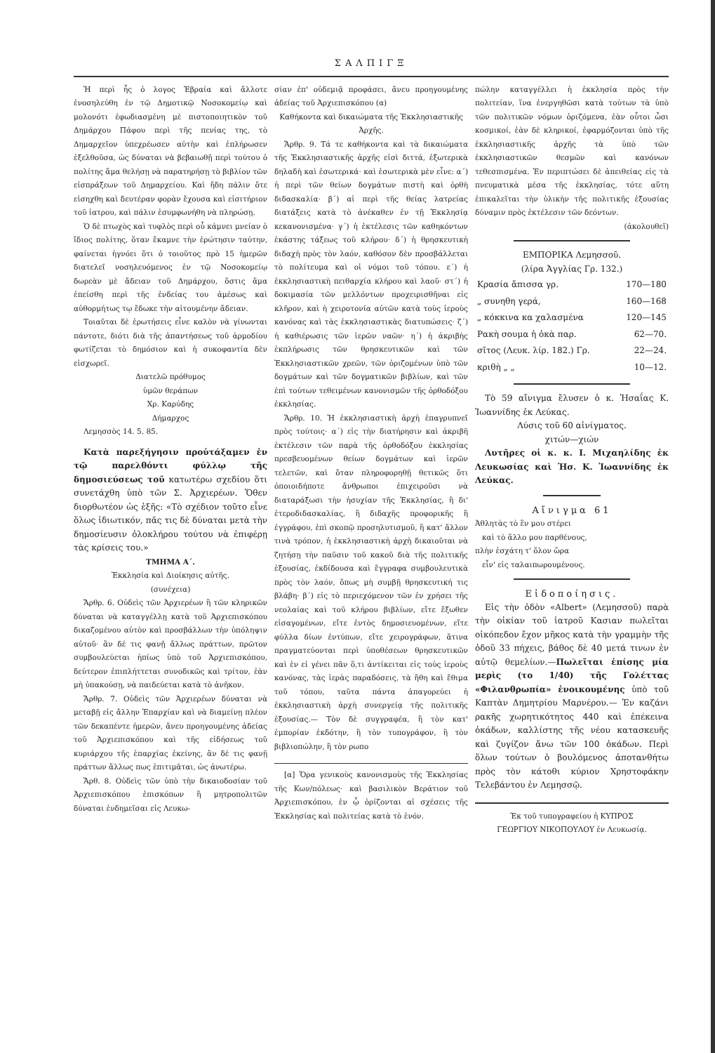ΣΑΛΠΙΓΞ
Ἡ περὶ ἧς ὁ λογος Ἑβραία καὶ ἄλλοτε ἐνοσηλεύθη ἐν τῷ Δημοτικῷ Νοσοκομείῳ καὶ μολονότι ἐφωδιασμένη μὲ πιστοποιητικὸν τοῦ Δημάρχου Πάφου περὶ τῆς πενίας της, τὸ Δημαρχεῖον ὑπεχρέωσεν αὐτὴν καὶ ἐπλήρωσεν ἐξελθοῦσα, ὡς δύναται νὰ βεβαιωθῇ περὶ τούτου ὁ πολίτης ἅμα θελήσῃ νὰ παρατηρήσῃ τὸ βιβλίον τῶν εἰσπράξεων τοῦ Δημαρχείου. Καὶ ἤδη πάλιν ὅτε εἰσηχθη καὶ δευτέραν φορὰν ἔχουσα καὶ εἰσιτήριον τοῦ ἰατρου, καὶ πάλιν ἐσυμφωνήθη νὰ πληρώσῃ.
Ὁ δὲ πτωχὸς καὶ τυφλὸς περὶ οὗ κάμνει μνείαν ὁ ἴδιος πολίτης, ὅταν ἔκαμνε τὴν ἐρώτησιν ταύτην, φαίνεται ἠγνόει ὅτι ὁ τοιοῦτος πρὸ 15 ἡμερῶν διατελεῖ νοσηλευόμενος ἐν τῷ Νοσοκομείῳ δωρεὰν μὲ ἄδειαν τοῦ Δημάρχου, ὅστις ἅμα ἐπείσθη περὶ τῆς ἐνδείας του ἀμέσως καὶ αὐθορμήτως τῳ ἔδωκε τὴν αἰτουμένην ἄδειαν.
Τοιαῦται δὲ ἐρωτήσεις εἶνε καλὸν νὰ γίνωνται πάντοτε, διότι διὰ τῆς ἀπαντήσεως τοῦ ἁρμοδίου φωτίζεται τὸ δημόσιον καὶ ἡ συκοφαντία δὲν εἰσχωρεῖ.
Διατελῶ πρόθυμος
ὑμῶν θεράπων
Χρ. Καρύδης
Δήμαρχος
Λεμησσὸς 14. 5. 85.
Κατὰ παρεξήγησιν προὐτάξαμεν ἐν τῷ παρελθόντι φύλλῳ τῆς δημοσιεύσεως τοῦ κατωτέρω σχεδίου ὅτι συνετάχθη ὑπὸ τῶν Σ. Ἀρχιερέων. Ὅθεν διορθωτέον ὡς ἑξῆς: «Τὸ σχέδιον τοῦτο εἶνε ὅλως ἰδιωτικόν, πᾶς τις δὲ δύναται μετὰ τὴν δημοσίευσιν ὁλοκλήρου τούτου νὰ ἐπιφέρῃ τὰς κρίσεις του.»
ΤΜΗΜΑ Α΄.
Ἐκκλησία καὶ Διοίκησις αὐτῆς.
(συνέχεια)
Ἄρθρ. 6. Οὐδεὶς τῶν Ἀρχιερέων ἢ τῶν κληρικῶν δύναται νὰ καταγγέλλῃ κατὰ τοῦ Ἀρχιεπισκόπου δικαζομένου αὐτὸν καὶ προσβάλλων τὴν ὑπόληψιν αὐτοῦ· ἂν δέ τις φανῇ ἄλλως πράττων, πρῶτον συμβουλεύεται ἠπίως ὑπὸ τοῦ Ἀρχιεπισκόπου, δεύτερον ἐπιπλήττεται συνοδικῶς καὶ τρίτον, ἐὰν μὴ ὑπακούσῃ, νὰ παιδεύεται κατὰ τὸ ἀνῆκον.
Ἄρθρ. 7. Οὐδεὶς τῶν Ἀρχιερέων δύναται νὰ μεταβῇ εἰς ἄλλην Ἐπαρχίαν καὶ νὰ διαμείνῃ πλέον τῶν δεκαπέντε ἡμερῶν, ἄνευ προηγουμένης ἀδείας τοῦ Ἀρχιεπισκόπου καὶ τῆς εἰδήσεως τοῦ κυριάρχου τῆς ἐπαρχίας ἐκείνης, ἂν δέ τις φανῇ πράττων ἄλλως πως ἐπιτιμᾶται, ὡς ἀνωτέρω.
Ἄρθ. 8. Οὐδεὶς τῶν ὑπὸ τὴν δικαιοδοσίαν τοῦ Ἀρχιεπισκόπου ἐπισκόπων ἢ μητροπολιτῶν δύναται ἐνδημεῖσαι εἰς Λευκω-
σίαν ἐπ' οὐδεμιᾷ προφάσει, ἄνευ προηγουμένης ἀδείας τοῦ Ἀρχιεπισκόπου (α)
Καθήκοντα καὶ δικαιώματα τῆς Ἐκκλησιαστικῆς Ἀρχῆς.
Ἄρθρ. 9. Τά τε καθήκοντα καὶ τὰ δικαιώματα τῆς Ἐκκλησιαστικῆς ἀρχῆς εἰσὶ διττά, ἐξωτερικὰ δηλαδὴ καὶ ἐσωτερικά· καὶ ἐσωτερικὰ μὲν εἶνε: α΄) ἡ περὶ τῶν θείων δογμάτων πιστὴ καὶ ὀρθὴ διδασκαλία· β΄) αἱ περὶ τῆς θείας λατρείας διατάξεις κατὰ τὸ ἀνέκαθεν ἐν τῇ Ἐκκλησίᾳ κεκανονισμένα· γ΄) ἡ ἐκτέλεσις τῶν καθηκόντων ἑκάστης τάξεως τοῦ κλήρου· δ΄) ἡ θρησκευτικὴ διδαχὴ πρὸς τὸν λαόν, καθόσον δὲν προσβάλλεται τὸ πολίτευμα καὶ οἱ νόμοι τοῦ τόπου. ε΄) ἡ ἐκκλησιαστικὴ πειθαρχία κλήρου καὶ λαοῦ· στ΄) ἡ δοκιμασία τῶν μελλόντων προχειρισθῆναι εἰς κλῆρον, καὶ ἡ χειροτονία αὐτῶν κατὰ τοὺς ἱεροὺς κανόνας καὶ τὰς ἐκκλησιαστικὰς διατυπώσεις· ζ΄) ἡ καθιέρωσις τῶν ἱερῶν ναῶν· η΄) ἡ ἀκριβὴς ἐκπλήρωσις τῶν θρησκευτικῶν καὶ τῶν Ἐκκλησιαστικῶν χρεῶν, τῶν ὁριζομένων ὑπὸ τῶν δογμάτων καὶ τῶν δογματικῶν βιβλίων, καὶ τῶν ἐπὶ τούτων τεθειμένων κανονισμῶν τῆς ὀρθοδόξου ἐκκλησίας.
Ἄρθρ. 10. Ἡ ἐκκλησιαστικὴ ἀρχὴ ἐπαγρυπνεῖ πρὸς τούτοις· α΄) εἰς τὴν διατήρησιν καὶ ἀκριβῆ ἐκτέλεσιν τῶν παρὰ τῆς ὀρθοδόξου ἐκκλησίας πρεσβευομένων θείων δογμάτων καὶ ἱερῶν τελετῶν, καὶ ὅταν πληροφορηθῇ θετικῶς ὅτι ὁποιοιδήποτε ἄνθρωποι ἐπιχειροῦσι νὰ διαταράξωσι τὴν ἡσυχίαν τῆς Ἐκκλησίας, ἢ δι' ἑτεροδιδασκαλίας, ἢ διδαχῆς προφορικῆς ἢ ἐγγράφου, ἐπὶ σκοπῷ προσηλυτισμοῦ, ἢ κατ' ἄλλον τινὰ τρόπον, ἡ ἐκκλησιαστικὴ ἀρχὴ δικαιοῦται νὰ ζητήσῃ τὴν παῦσιν τοῦ κακοῦ διὰ τῆς πολιτικῆς ἐξουσίας, ἐκδίδουσα καὶ ἔγγραφα συμβουλευτικὰ πρὸς τὸν λαόν, ὅπως μὴ συμβῇ θρησκευτική τις βλάβη· β΄) εἰς τὸ περιεχόμενον τῶν ἐν χρήσει τῆς νεολαίας καὶ τοῦ κλήρου βιβλίων, εἴτε ἔξωθεν εἰσαγομένων, εἴτε ἐντὸς δημοσιευομένων, εἴτε φύλλα δίων ἐντύπων, εἴτε χειρογράφων, ἅτινα πραγματεύονται περὶ ὑποθέσεων θρησκευτικῶν καὶ ἐν εἰ γένει πᾶν ὅ,τι ἀντίκειται εἰς τοὺς ἱεροὺς κανόνας, τὰς ἱερὰς παραδόσεις, τὰ ἤθη καὶ ἔθιμα τοῦ τόπου, ταῦτα πάντα ἀπαγορεύει ἡ ἐκκλησιαστικὴ ἀρχὴ συνεργείᾳ τῆς πολιτικῆς ἐξουσίας.— Τὸν δὲ συγγραφέα, ἢ τὸν κατ' ἐμπορίαν ἐκδότην, ἢ τὸν τυπογράφον, ἢ τὸν βιβλιοπώλην, ἢ τὸν ρωπο
[α] Ὅρα γενικοὺς κανονισμοὺς τῆς Ἐκκλησίας τῆς Κων/πόλεως· καὶ βασιλικὸν Βεράτιον τοῦ Ἀρχιεπισκόπου, ἐν ᾧ ὁρίζονται αἱ σχέσεις τῆς Ἐκκλησίας καὶ πολιτείας κατὰ τὸ ἐνόν.
πώλην καταγγέλλει ἡ ἐκκλησία πρὸς τὴν πολιτείαν, ἵνα ἐνεργηθῶσι κατὰ τούτων τὰ ὑπὸ τῶν πολιτικῶν νόμων ὁριζόμενα, ἐὰν οὗτοι ὦσι κοσμικοί, ἐὰν δὲ κληρικοί, ἐφαρμόζονται ὑπὸ τῆς ἐκκλησιαστικῆς ἀρχῆς τὰ ὑπὸ τῶν ἐκκλησιαστικῶν θεσμῶν καὶ κανόνων τεθεσπισμένα. Ἐν περιπτώσει δὲ ἀπειθείας εἰς τὰ πνευματικὰ μέσα τῆς ἐκκλησίας, τότε αὕτη ἐπικαλεῖται τὴν ὑλικὴν τῆς πολιτικῆς ἐξουσίας δύναμιν πρὸς ἐκτέλεσιν τῶν δεόντων.
(ἀκολουθεῖ)
ΕΜΠΟΡΙΚΑ Λεμησσοῦ.
(λίρα Ἀγγλίας Γρ. 132.)
| Κρασία ἄπισσα γρ. | 170—180 |
| „ συνηθη γερά, | 160—168 |
| „ κόκκινα κα χαλασμένα | 120—145 |
| Ρακὴ σουμα ἡ ὀκὰ παρ. | 62—70. |
| σῖτος (Λευκ. λίρ. 182.) Γρ. | 22—24. |
| κριθὴ „ „ | 10—12. |
Τὸ 59 αἴνιγμα ἔλυσεν ὁ κ. Ἠσαΐας Κ. Ἰωαννίδης ἐκ Λεύκας.
Λύσις τοῦ 60 αἰνίγματος.
χιτών—χιών
Λυτῆρες οἱ κ. κ. Ι. Μιχαηλίδης ἐκ Λευκωσίας καὶ Ἠσ. Κ. Ἰωαννίδης ἐκ Λεύκας.
Αἴνιγμα 61
Ἀθλητὰς τὸ ἓν μου στέρει
καὶ τὸ ἄλλο μου παρθένους,
πλὴν ἐσχάτη τ' ὅλον ὥρα
εἶν' εἰς ταλαιπωρουμένους.
Εἰδοποίησις.
Εἰς τὴν ὁδὸν «Albert» (Λεμησσοῦ) παρὰ τὴν οἰκίαν τοῦ ἰατροῦ Κασιαν πωλεῖται οἰκόπεδον ἔχον μῆκος κατὰ τὴν γραμμὴν τῆς ὁδοῦ 33 πήχεις, βάθος δὲ 40 μετά τινων ἐν αὐτῷ θεμελίων.—Πωλεῖται ἐπίσης μία μερὶς (το 1/40) τῆς Γολέττας «Φιλανθρωπία» ἐνοικουμένης ὑπὸ τοῦ Καπτὰν Δημητρίου Μαρνέρου.— Ἐν καζάνι ρακῆς χωρητικότητος 440 καὶ ἐπέκεινα ὀκάδων, καλλίστης τῆς νέου κατασκευῆς καὶ ζυγίζον ἄνω τῶν 100 ὀκάδων. Περὶ ὅλων τούτων ὁ βουλόμενος ἀποτανθήτω πρὸς τὸν κάτοθι κύριον Χρηστοφάκην Τελεβάντου ἐν Λεμησσῷ.
Ἐκ τοῦ τυπογραφείου ἡ ΚΥΠΡΟΣ
ΓΕΩΡΓΙΟΥ ΝΙΚΟΠΟΥΛΟΥ ἐν Λευκωσίᾳ.